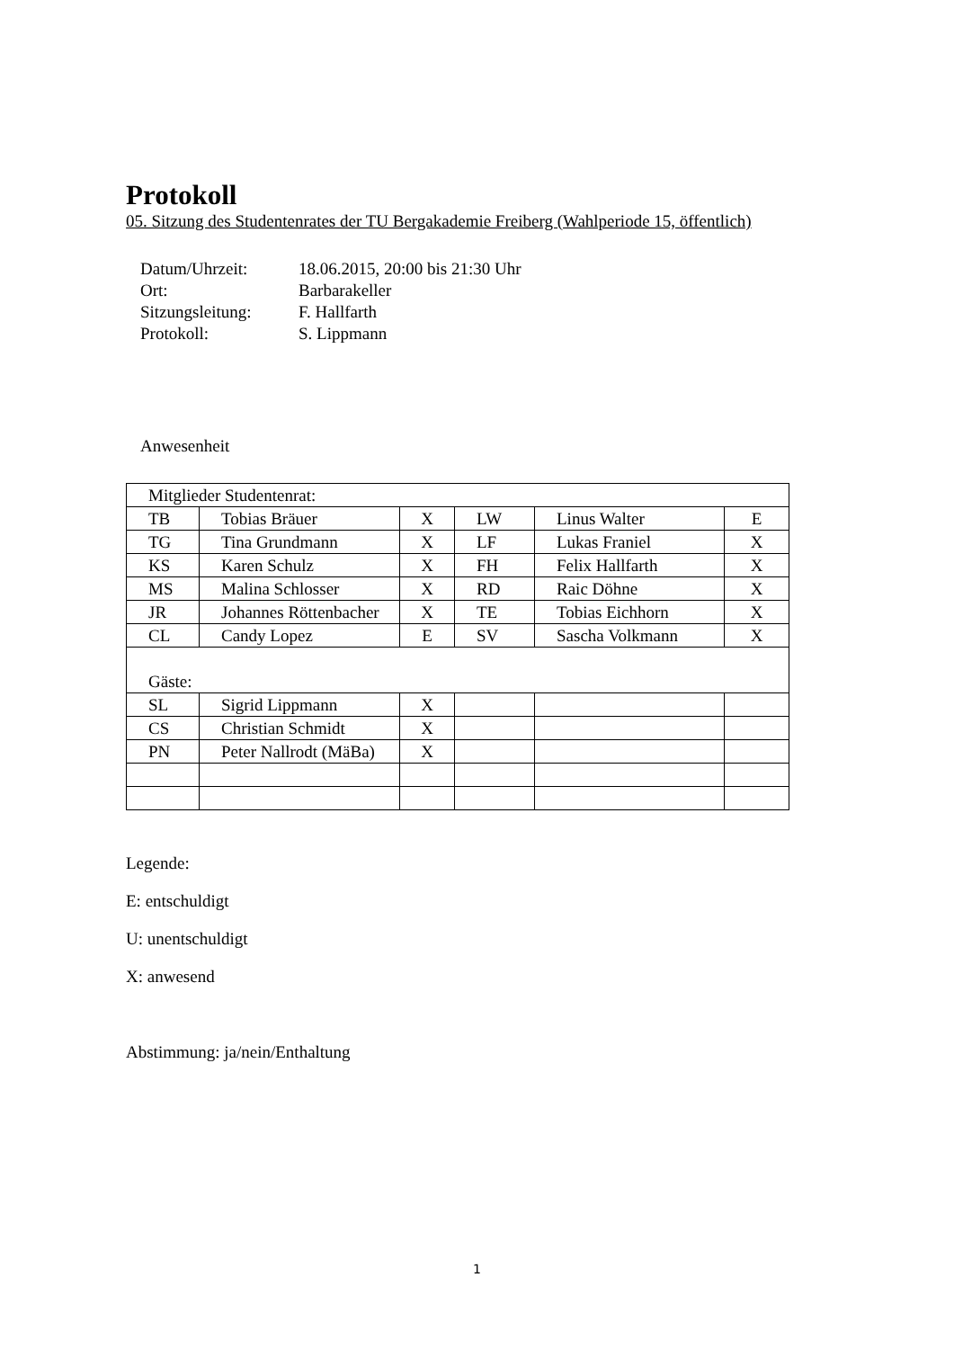Protokoll
05. Sitzung des Studentenrates der TU Bergakademie Freiberg (Wahlperiode 15, öffentlich)
| Datum/Uhrzeit: | 18.06.2015, 20:00 bis 21:30 Uhr |
| Ort: | Barbarakeller |
| Sitzungsleitung: | F. Hallfarth |
| Protokoll: | S. Lippmann |
Anwesenheit
| Mitglieder Studentenrat: | | | | | |
| TB | Tobias Bräuer | X | LW | Linus Walter | E |
| TG | Tina Grundmann | X | LF | Lukas Franiel | X |
| KS | Karen Schulz | X | FH | Felix Hallfarth | X |
| MS | Malina Schlosser | X | RD | Raic Döhne | X |
| JR | Johannes Röttenbacher | X | TE | Tobias Eichhorn | X |
| CL | Candy Lopez | E | SV | Sascha Volkmann | X |
| Gäste: | | | | | |
| SL | Sigrid Lippmann | X | | | |
| CS | Christian Schmidt | X | | | |
| PN | Peter Nallrodt (MäBa) | X | | | |
Legende:
E: entschuldigt
U: unentschuldigt
X: anwesend
Abstimmung: ja/nein/Enthaltung
1